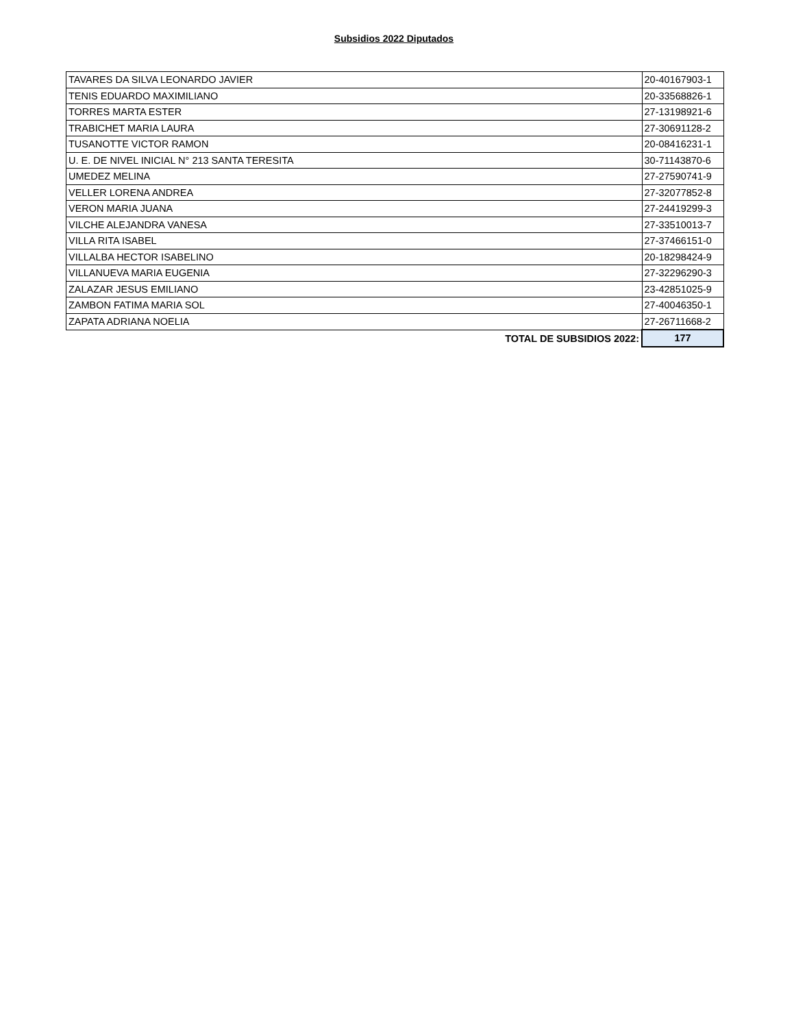Subsidios 2022 Diputados
| TAVARES DA SILVA LEONARDO JAVIER | 20-40167903-1 |
| TENIS EDUARDO MAXIMILIANO | 20-33568826-1 |
| TORRES MARTA ESTER | 27-13198921-6 |
| TRABICHET MARIA LAURA | 27-30691128-2 |
| TUSANOTTE VICTOR RAMON | 20-08416231-1 |
| U. E. DE NIVEL INICIAL N° 213 SANTA TERESITA | 30-71143870-6 |
| UMEDEZ MELINA | 27-27590741-9 |
| VELLER LORENA ANDREA | 27-32077852-8 |
| VERON MARIA JUANA | 27-24419299-3 |
| VILCHE ALEJANDRA VANESA | 27-33510013-7 |
| VILLA RITA ISABEL | 27-37466151-0 |
| VILLALBA HECTOR ISABELINO | 20-18298424-9 |
| VILLANUEVA MARIA EUGENIA | 27-32296290-3 |
| ZALAZAR JESUS EMILIANO | 23-42851025-9 |
| ZAMBON FATIMA MARIA SOL | 27-40046350-1 |
| ZAPATA ADRIANA NOELIA | 27-26711668-2 |
| TOTAL DE SUBSIDIOS 2022: | 177 |